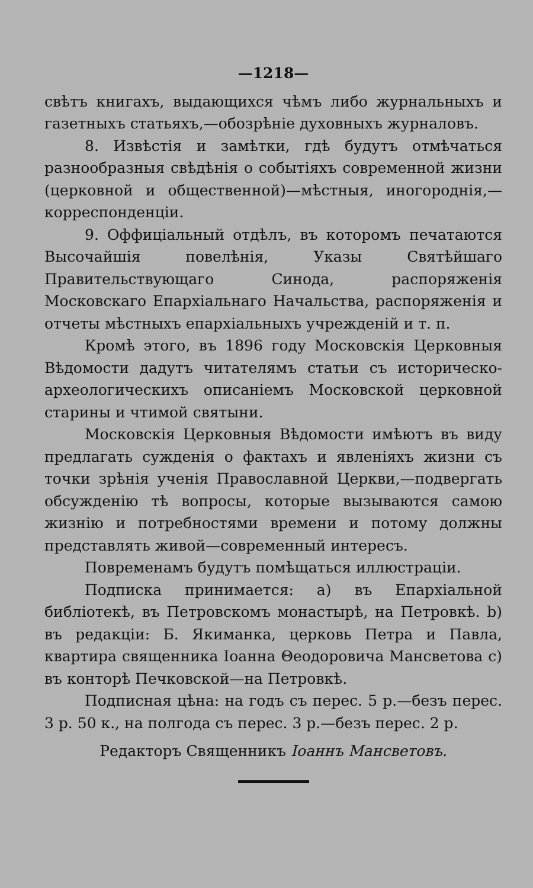—1218—
свѣтъ книгахъ, выдающихся чѣмъ либо журнальныхъ и газетныхъ статьяхъ,—обозрѣніе духовныхъ журналовъ.
8. Извѣстія и замѣтки, гдѣ будутъ отмѣчаться разнообразныя свѣдѣнія о событіяхъ современной жизни (церковной и общественной)—мѣстныя, иногороднія,—корреспонденціи.
9. Оффиціальный отдѣлъ, въ которомъ печатаются Высочайшія повелѣнія, Указы Святѣйшаго Правительствующаго Синода, распоряженія Московскаго Епархіальнаго Начальства, распоряженія и отчеты мѣстныхъ епархіальныхъ учрежденій и т. п.
Кромѣ этого, въ 1896 году Московскія Церковныя Вѣдомости дадутъ читателямъ статьи съ историческо-археологическихъ описаніемъ Московской церковной старины и чтимой святыни.
Московскія Церковныя Вѣдомости имѣютъ въ виду предлагать сужденія о фактахъ и явленіяхъ жизни съ точки зрѣнія ученія Православной Церкви,—подвергать обсужденію тѣ вопросы, которые вызываются самою жизнію и потребностями времени и потому должны представлять живой—современный интересъ.
Повременамъ будутъ помѣщаться иллюстраціи.
Подписка принимается: а) въ Епархіальной библіотекѣ, въ Петровскомъ монастырѣ, на Петровкѣ. b) въ редакціи: Б. Якиманка, церковь Петра и Павла, квартира священника Іоанна Θеодоровича Мансветова с) въ конторѣ Печковской—на Петровкѣ.
Подписная цѣна: на годъ съ перес. 5 р.—безъ перес. 3 р. 50 к., на полгода съ перес. 3 р.—безъ перес. 2 р.
Редакторъ Священникъ Іоаннъ Мансветовъ.